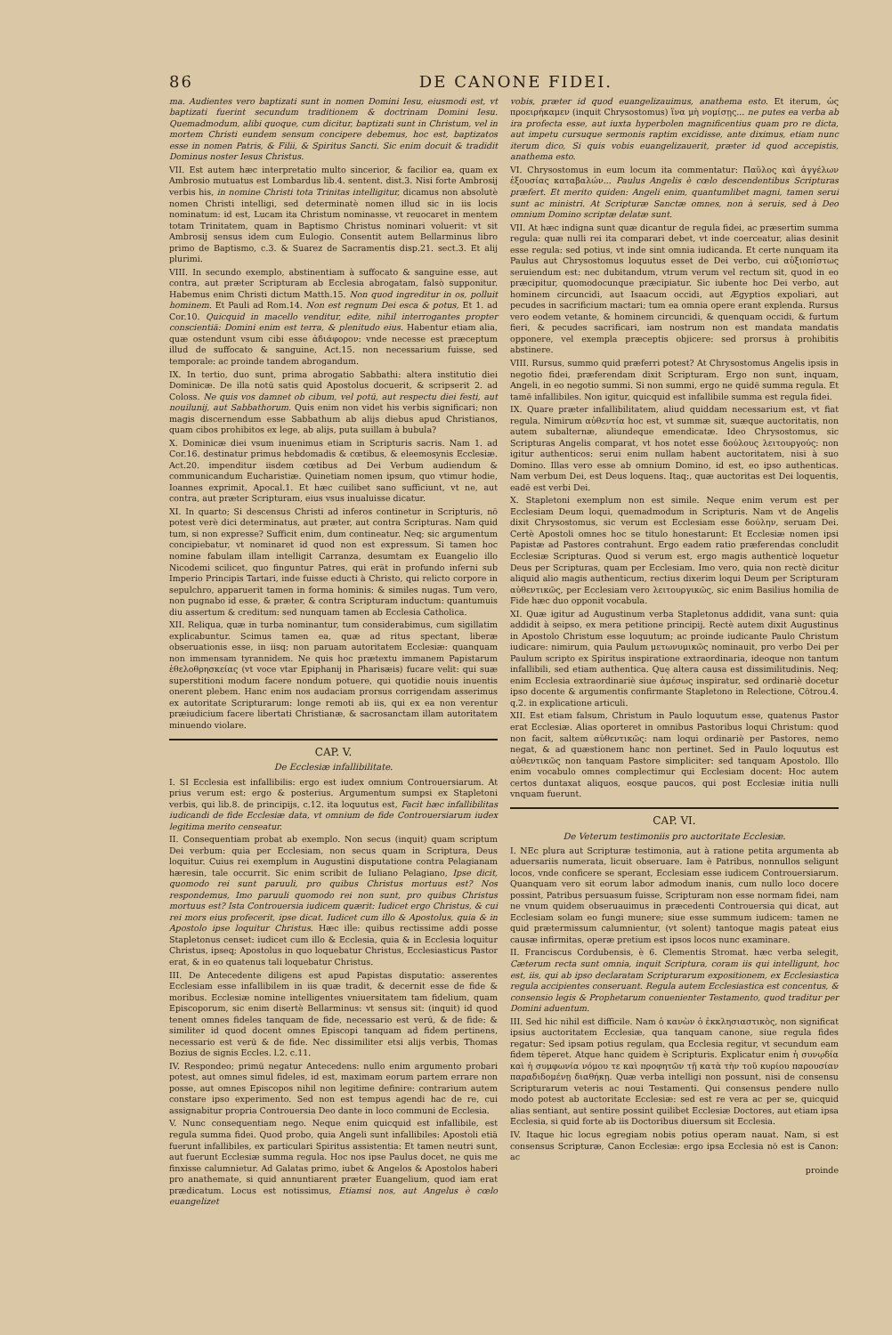86 DE CANONE FIDEI.
ma. Audientes vero baptizati sunt in nomen Domini Iesu, eiusmodi est, vt baptizati fuerint secundum traditionem & doctrinam Domini Iesu. Quemadmodum, alibi quoque, cum dicitur, baptizati sunt in Christum, vel in mortem Christi eundem sensum concipere debemus, hoc est, baptizatos esse in nomen Patris, & Filii, & Spiritus Sancti. Sic enim docuit & tradidit Dominus noster Iesus Christus.
VII. Est autem hæc interpretatio multo sincerior, & facilior ea, quam ex Ambrosio mutuatus est Lombardus lib.4. sentent. dist.3. Nisi forte Ambrosij verbis his, in nomine Christi tota Trinitas intelligitur, dicamus non absolutè nomen Christi intelligi, sed determinatè nomen illud sic in iis locis nominatum: id est, Lucam ita Christum nominasse, vt reuocaret in mentem totam Trinitatem, quam in Baptismo Christus nominari voluerit: vt sit Ambrosij sensus idem cum Eulogio. Consentit autem Bellarminus libro primo de Baptismo, c.3. & Suarez de Sacramentis disp.21. sect.3. Et alij plurimi.
VIII. In secundo exemplo, abstinentiam à suffocato & sanguine esse, aut contra, aut præter Scripturam ab Ecclesia abrogatam, falsò supponitur. Habemus enim Christi dictum Matth.15. Non quod ingreditur in os, polluit hominem. Et Pauli ad Rom.14. Non est regnum Dei esca & potus, Et 1. ad Cor.10. Quicquid in macello venditur, edite, nihil interrogantes propter conscientiā: Domini enim est terra, & plenitudo eius. Habentur etiam alia, quæ ostendunt vsum cibi esse ἀδιάφορον: vnde necesse est præceptum illud de suffocato & sanguine, Act.15. non necessarium fuisse, sed temporale: ac proinde tandem abrogandum.
IX. In tertio, duo sunt, prima abrogatio Sabbathi: altera institutio diei Dominicæ. De illa notū satis quid Apostolus docuerit, & scripserit 2. ad Coloss. Ne quis vos damnet ob cibum, vel potū, aut respectu diei festi, aut nouilunij, aut Sabbathorum. Quis enim non videt his verbis significari; non magis discernendum esse Sabbathum ab alijs diebus apud Christianos, quam cibos prohibitos ex lege, ab alijs, puta suillam à bubula?
X. Dominicæ diei vsum inuenimus etiam in Scripturis sacris. Nam 1. ad Cor.16. destinatur primus hebdomadis & cœtibus, & eleemosynis Ecclesiæ. Act.20. impenditur iisdem cœtibus ad Dei Verbum audiendum & communicandum Eucharistiæ. Quinetiam nomen ipsum, quo vtimur hodie, Ioannes exprimit, Apocal.1. Et hæc cuilibet sano sufficiunt, vt ne, aut contra, aut præter Scripturam, eius vsus inualuisse dicatur.
XI. In quarto; Si descensus Christi ad inferos continetur in Scripturis, nō potest verè dici determinatus, aut præter, aut contra Scripturas. Nam quid tum, si non expresse? Sufficit enim, dum contineatur. Neq; sic argumentum concipiebatur, vt nominaret id quod non est expressum. Si tamen hoc nomine fabulam illam intelligit Carranza, desumtam ex Euangelio illo Nicodemi scilicet, quo finguntur Patres, qui erāt in profundo inferni sub Imperio Principis Tartari, inde fuisse educti à Christo, qui relicto corpore in sepulchro, apparuerit tamen in forma hominis: & similes nugas. Tum vero, non pugnabo id esse, & præter, & contra Scripturam inductum: quantumuis diu assertum & creditum: sed nunquam tamen ab Ecclesia Catholica.
XII. Reliqua, quæ in turba nominantur, tum considerabimus, cum sigillatim explicabuntur. Scimus tamen ea, quæ ad ritus spectant, liberæ obseruationis esse, in iisq; non paruam autoritatem Ecclesiæ: quanquam non immensam tyrannidem. Ne quis hoc prætextu immanem Papistarum ἐθελοθρησκείας (vt voce vtar Epiphanij in Pharisæis) fucare velit: qui suæ superstitioni modum facere nondum potuere, qui quotidie nouis inuentis onerent plebem. Hanc enim nos audaciam prorsus corrigendam asserimus ex autoritate Scripturarum: longe remoti ab iis, qui ex ea non verentur præiudicium facere libertati Christianæ, & sacrosanctam illam autoritatem minuendo violare.
CAP. V.
De Ecclesiæ infallibilitate.
I. SI Ecclesia est infallibilis: ergo est iudex omnium Controuersiarum. At prius verum est: ergo & posterius. Argumentum sumpsi ex Stapletoni verbis, qui lib.8. de principijs, c.12. ita loquutus est, Facit hæc infallibilitas iudicandi de fide Ecclesiæ data, vt omnium de fide Controuersiarum iudex legitima merito censeatur.
II. Consequentiam probat ab exemplo. Non secus (inquit) quam scriptum Dei verbum: quia per Ecclesiam, non secus quam in Scriptura, Deus loquitur. Cuius rei exemplum in Augustini disputatione contra Pelagianam hæresin, tale occurrit. Sic enim scribit de Iuliano Pelagiano, Ipse dicit, quomodo rei sunt paruuli, pro quibus Christus mortuus est? Nos respondemus, Imo paruuli quomodo rei non sunt, pro quibus Christus mortuus est? Ista Controuersia iudicem quærit: Iudicet ergo Christus, & cui rei mors eius profecerit, ipse dicat. Iudicet cum illo & Apostolus, quia & in Apostolo ipse loquitur Christus. Hæc ille: quibus rectissime addi posse Stapletonus censet: iudicet cum illo & Ecclesia, quia & in Ecclesia loquitur Christus, ipseq; Apostolus in quo loquebatur Christus, Ecclesiasticus Pastor erat, & in eo quatenus tali loquebatur Christus.
III. De Antecedente diligens est apud Papistas disputatio: asserentes Ecclesiam esse infallibilem in iis quæ tradit, & decernit esse de fide & moribus. Ecclesiæ nomine intelligentes vniuersitatem tam fidelium, quam Episcoporum, sic enim disertè Bellarminus: vt sensus sit: (inquit) id quod tenent omnes fideles tanquam de fide, necessario est verū, & de fide: & similiter id quod docent omnes Episcopi tanquam ad fidem pertinens, necessario est verū & de fide. Nec dissimiliter etsi alijs verbis, Thomas Bozius de signis Eccles. l.2. c.11.
IV. Respondeo; primū negatur Antecedens: nullo enim argumento probari potest, aut omnes simul fideles, id est, maximam eorum partem errare non posse, aut omnes Episcopos nihil non legitime definire: contrarium autem constare ipso experimento. Sed non est tempus agendi hac de re, cui assignabitur propria Controuersia Deo dante in loco communi de Ecclesia.
V. Nunc consequentiam nego. Neque enim quicquid est infallibile, est regula summa fidei. Quod probo, quia Angeli sunt infallibiles: Apostoli etiā fuerunt infallibiles, ex particulari Spiritus assistentia: Et tamen neutri sunt, aut fuerunt Ecclesiæ summa regula. Hoc nos ipse Paulus docet, ne quis me finxisse calumnietur. Ad Galatas primo, iubet & Angelos & Apostolos haberi pro anathemate, si quid annuntiarent præter Euangelium, quod iam erat prædicatum. Locus est notissimus, Etiamsi nos, aut Angelus è cœlo euangelizet
vobis, præter id quod euangelizauimus, anathema esto. Et iterum, ὡς προειρήκαμεν (inquit Chrysostomus) ἵνα μὴ νομίσῃς... ne putes ea verba ab ira profecta esse, aut iuxta hyperbolen magnificentius quam pro re dicta, aut impetu cursuque sermonis raptim excidisse, ante diximus, etiam nunc iterum dico, Si quis vobis euangelizauerit, præter id quod accepistis, anathema esto.
VI. Chrysostomus in eum locum ita commentatur: Παῦλος καὶ ἀγγέλων ἐξουσίας καταβαλών... Paulus Angelis è cœlo descendentibus Scripturas præfert. Et merito quiden: Angeli enim, quantumlibet magni, tamen serui sunt ac ministri. At Scripturæ Sanctæ omnes, non à seruis, sed à Deo omnium Domino scriptæ delatæ sunt.
VII. At hæc indigna sunt quæ dicantur de regula fidei, ac præsertim summa regula: quæ nulli rei ita comparari debet, vt inde coerceatur, alias desinit esse regula: sed potius, vt inde sint omnia iudicanda. Et certe nunquam ita Paulus aut Chrysostomus loquutus esset de Dei verbo, cui αὐξιοπίστως seruiendum est: nec dubitandum, vtrum verum vel rectum sit, quod in eo præcipitur, quomodocunque præcipiatur. Sic iubente hoc Dei verbo, aut hominem circuncidi, aut Isaacum occidi, aut Ægyptios expoliari, aut pecudes in sacrificium mactari; tum ea omnia opere erant explenda. Rursus vero eodem vetante, & hominem circuncidi, & quenquam occidi, & furtum fieri, & pecudes sacrificari, iam nostrum non est mandata mandatis opponere, vel exempla præceptis objicere: sed prorsus à prohibitis abstinere.
VIII. Rursus, summo quid præferri potest? At Chrysostomus Angelis ipsis in negotio fidei, præferendam dixit Scripturam. Ergo non sunt, inquam, Angeli, in eo negotio summi. Si non summi, ergo ne quidē summa regula. Et tamē infallibiles. Non igitur, quicquid est infallibile summa est regula fidei.
IX. Quare præter infallibilitatem, aliud quiddam necessarium est, vt fiat regula. Nimirum αὐθεντία hoc est, vt summæ sit, suæque auctoritatis, non autem subalternæ, aliundeque emendicatæ. Ideo Chrysostomus, sic Scripturas Angelis comparat, vt hos notet esse δούλους λειτουργούς: non igitur authenticos: serui enim nullam habent auctoritatem, nisi à suo Domino. Illas vero esse ab omnium Domino, id est, eo ipso authenticas. Nam verbum Dei, est Deus loquens. Itaq;, quæ auctoritas est Dei loquentis, eadē est verbi Dei.
X. Stapletoni exemplum non est simile. Neque enim verum est per Ecclesiam Deum loqui, quemadmodum in Scripturis. Nam vt de Angelis dixit Chrysostomus, sic verum est Ecclesiam esse δούλην, seruam Dei. Certè Apostoli omnes hoc se titulo honestarunt: Et Ecclesiæ nomen ipsi Papistæ ad Pastores contrahunt. Ergo eadem ratio præferendas concludit Ecclesiæ Scripturas. Quod si verum est, ergo magis authenticè loquetur Deus per Scripturas, quam per Ecclesiam. Imo vero, quia non rectè dicitur aliquid alio magis authenticum, rectius dixerim loqui Deum per Scripturam αὐθεντικῶς, per Ecclesiam vero λειτουργικῶς, sic enim Basilius homilia de Fide hæc duo opponit vocabula.
XI. Quæ igitur ad Augustinum verba Stapletonus addidit, vana sunt: quia addidit à seipso, ex mera petitione principij. Rectè autem dixit Augustinus in Apostolo Christum esse loquutum; ac proinde iudicante Paulo Christum iudicare: nimirum, quia Paulum μετωνυμικῶς nominauit, pro verbo Dei per Paulum scripto ex Spiritus inspiratione extraordinaria, ideoque non tantum infallibili, sed etiam authentica. Quę altera causa est dissimilitudinis. Neq; enim Ecclesia extraordinariè siue ἀμέσως inspiratur, sed ordinariè docetur ipso docente & argumentis confirmante Stapletono in Relectione, Cōtrou.4. q.2. in explicatione articuli.
XII. Est etiam falsum, Christum in Paulo loquutum esse, quatenus Pastor erat Ecclesiæ. Alias oporteret in omnibus Pastoribus loqui Christum: quod non facit, saltem αὐθεντικῶς: nam loqui ordinariè per Pastores, nemo negat, & ad quæstionem hanc non pertinet. Sed in Paulo loquutus est αὐθεντικῶς non tanquam Pastore simpliciter: sed tanquam Apostolo. Illo enim vocabulo omnes complectimur qui Ecclesiam docent: Hoc autem certos duntaxat aliquos, eosque paucos, qui post Ecclesiæ initia nulli vnquam fuerunt.
CAP. VI.
De Veterum testimoniis pro auctoritate Ecclesiæ.
I. NEc plura aut Scripturæ testimonia, aut à ratione petita argumenta ab aduersariis numerata, licuit obseruare. Iam è Patribus, nonnullos seligunt locos, vnde conficere se sperant, Ecclesiam esse iudicem Controuersiarum. Quanquam vero sit eorum labor admodum inanis, cum nullo loco docere possint, Patribus persuasum fuisse, Scripturam non esse normam fidei, nam ne vnum quidem obseruauimus in præcedenti Controuersia qui dicat, aut Ecclesiam solam eo fungi munere; siue esse summum iudicem: tamen ne quid prætermissum calumnientur, (vt solent) tantoque magis pateat eius causæ infirmitas, operæ pretium est ipsos locos nunc examinare.
II. Franciscus Cordubensis, è 6. Clementis Stromat. hæc verba selegit, Cæterum recta sunt omnia, inquit Scriptura, coram iis qui intelligunt, hoc est, iis, qui ab ipso declaratam Scripturarum expositionem, ex Ecclesiastica regula accipientes conseruant. Regula autem Ecclesiastica est concentus, & consensio legis & Prophetarum conuenienter Testamento, quod traditur per Domini aduentum.
III. Sed hic nihil est difficile. Nam ὁ κανὼν ὁ ἐκκλησιαστικὸς, non significat ipsius auctoritatem Ecclesiæ, qua tanquam canone, siue regula fides regatur: Sed ipsam potius regulam, qua Ecclesia regitur, vt secundum eam fidem tēperet. Atque hanc quidem è Scripturis. Explicatur enim ἡ συνῳδία καὶ ἡ συμφωνία νόμου τε καὶ προφητῶν τῇ κατὰ τὴν τοῦ κυρίου παρουσίαν παραδιδομένῃ διαθήκῃ. Quæ verba intelligi non possunt, nisi de consensu Scripturarum veteris ac noui Testamenti. Qui consensus pendere nullo modo potest ab auctoritate Ecclesiæ: sed est re vera ac per se, quicquid alias sentiant, aut sentire possint quilibet Ecclesiæ Doctores, aut etiam ipsa Ecclesia, si quid forte ab iis Doctoribus diuersum sit Ecclesia.
IV. Itaque hic locus egregiam nobis potius operam nauat. Nam, si est consensus Scripturæ, Canon Ecclesiæ: ergo ipsa Ecclesia nō est is Canon: ac
proinde